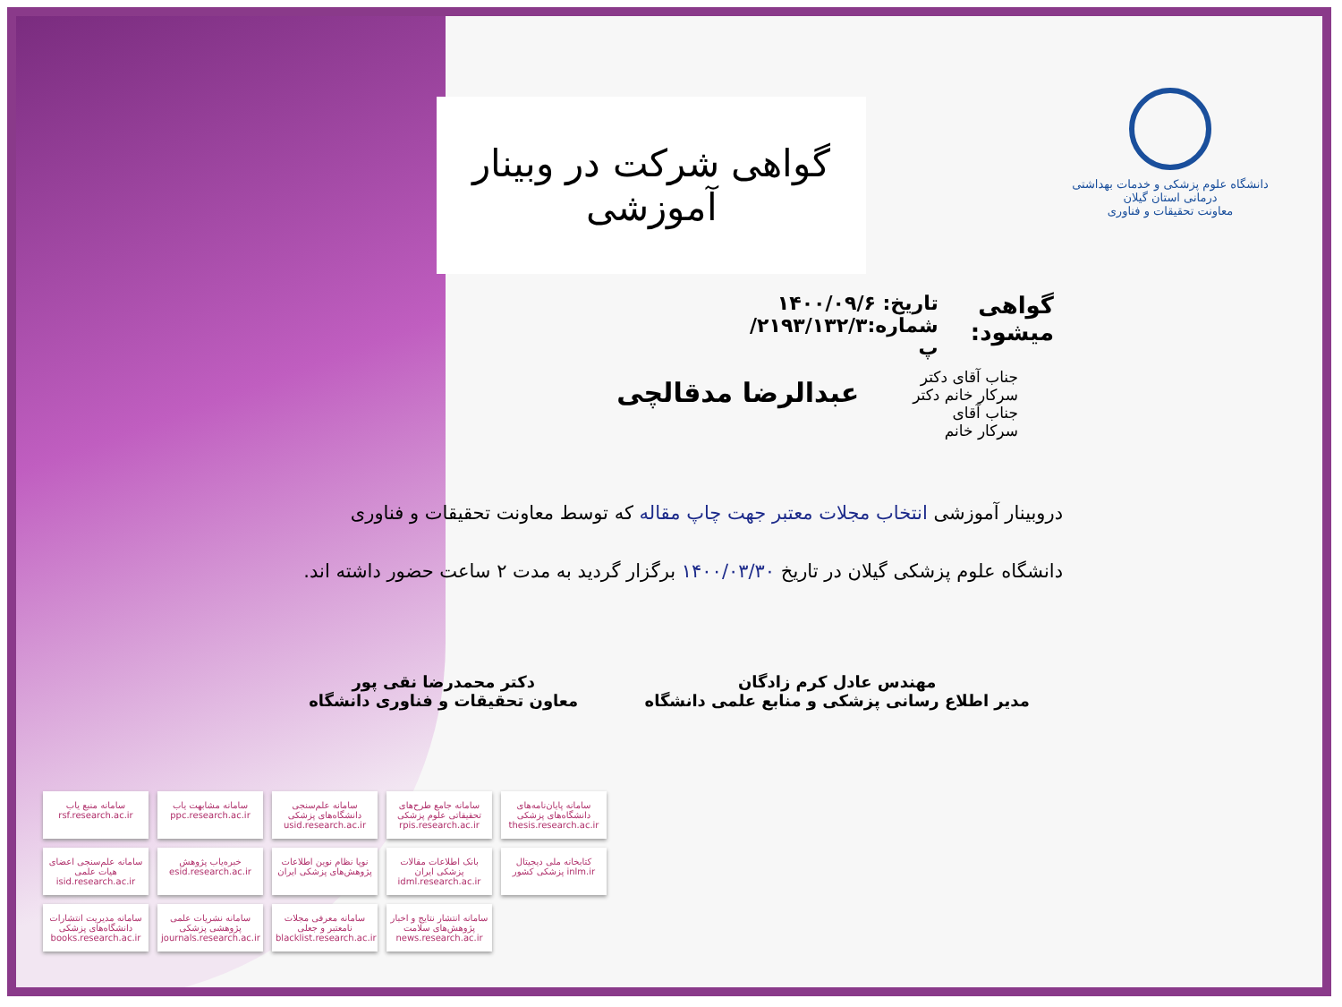دانشگاه علوم پزشکی و خدمات بهداشتی درمانی استان گیلان
معاونت تحقیقات و فناوری
گواهی شرکت در وبینار آموزشی
گواهی میشود:
تاریخ: ۱۴۰۰/۰۹/۶
شماره:۲۱۹۳/۱۳۲/۳/پ
جناب آقای دکتر
سرکار خانم دکتر
جناب آقای
سرکار خانم
عبدالرضا مدقالچی
دروبینار آموزشی انتخاب مجلات معتبر جهت چاپ مقاله که توسط معاونت تحقیقات و فناوری دانشگاه علوم پزشکی گیلان در تاریخ ۱۴۰۰/۰۳/۳۰ برگزار گردید به مدت ۲ ساعت حضور داشته اند.
مهندس عادل کرم زادگان
مدیر اطلاع رسانی پزشکی و منابع علمی دانشگاه
دکتر محمدرضا نقی پور
معاون تحقیقات و فناوری دانشگاه
سامانه منبع یاب rsf.research.ac.ir
سامانه مشابهت یاب ppc.research.ac.ir
سامانه علم‌سنجی دانشگاه‌های پزشکی usid.research.ac.ir
سامانه جامع طرح‌های تحقیقاتی علوم پزشکی rpis.research.ac.ir
سامانه پایان‌نامه‌های دانشگاه‌های پزشکی thesis.research.ac.ir
سامانه علم‌سنجی اعضای هیات علمی isid.research.ac.ir
خبره‌یاب پژوهش esid.research.ac.ir
نوپا نظام نوین اطلاعات پژوهش‌های پزشکی ایران
بانک اطلاعات مقالات پزشکی ایران idml.research.ac.ir
کتابخانه ملی دیجیتال پزشکی کشور inlm.ir
سامانه مدیریت انتشارات دانشگاه‌های پزشکی books.research.ac.ir
سامانه نشریات علمی پژوهشی پزشکی journals.research.ac.ir
سامانه معرفی مجلات نامعتبر و جعلی blacklist.research.ac.ir
سامانه انتشار نتایج و اخبار پژوهش‌های سلامت news.research.ac.ir